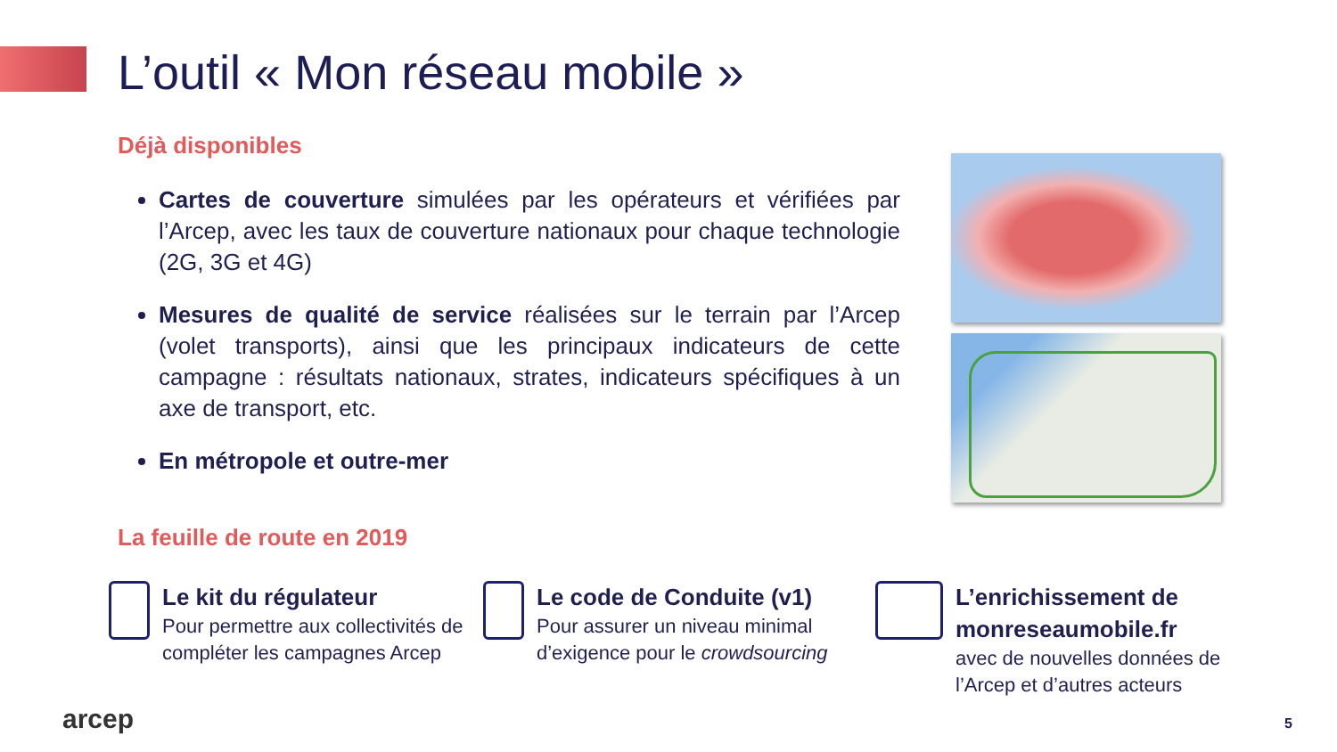L’outil « Mon réseau mobile »
Déjà disponibles
Cartes de couverture simulées par les opérateurs et vérifiées par l’Arcep, avec les taux de couverture nationaux pour chaque technologie (2G, 3G et 4G)
Mesures de qualité de service réalisées sur le terrain par l’Arcep (volet transports), ainsi que les principaux indicateurs de cette campagne : résultats nationaux, strates, indicateurs spécifiques à un axe de transport, etc.
En métropole et outre-mer
La feuille de route en 2019
Le kit du régulateur
Pour permettre aux collectivités de compléter les campagnes Arcep
Le code de Conduite (v1)
Pour assurer un niveau minimal d’exigence pour le crowdsourcing
L’enrichissement de monreseaumobile.fr
avec de nouvelles données de l’Arcep et d’autres acteurs
arcep 5